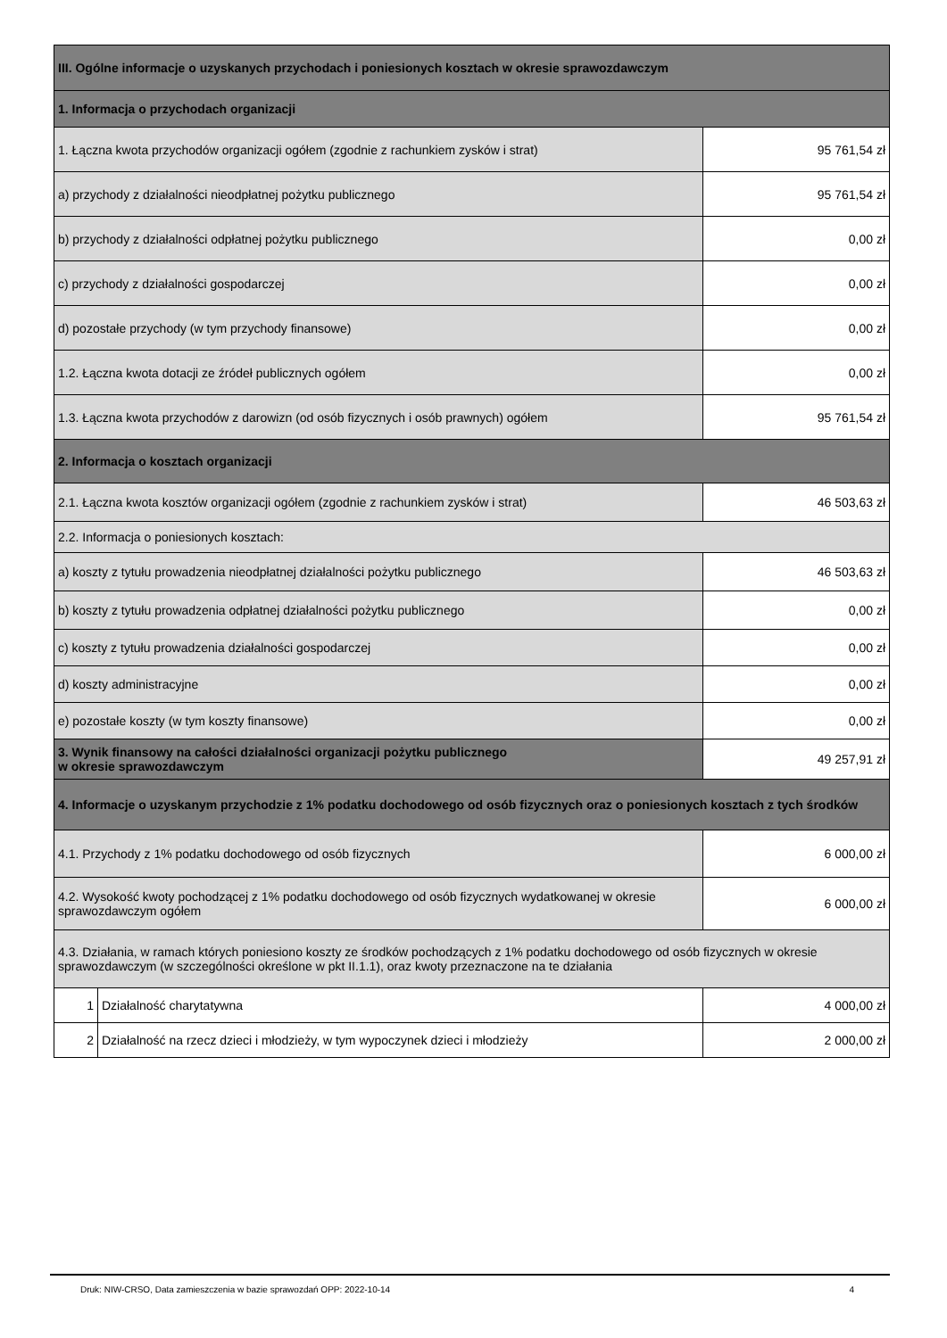| III. Ogólne informacje o uzyskanych przychodach i poniesionych kosztach w okresie sprawozdawczym | | |
| 1. Informacja o przychodach organizacji | | |
| 1. Łączna kwota przychodów organizacji ogółem (zgodnie z rachunkiem zysków i strat) | | 95 761,54 zł |
| a) przychody z działalności nieodpłatnej pożytku publicznego | | 95 761,54 zł |
| b) przychody z działalności odpłatnej pożytku publicznego | | 0,00 zł |
| c) przychody z działalności gospodarczej | | 0,00 zł |
| d) pozostałe przychody (w tym przychody finansowe) | | 0,00 zł |
| 1.2. Łączna kwota dotacji ze źródeł publicznych ogółem | | 0,00 zł |
| 1.3. Łączna kwota przychodów z darowizn (od osób fizycznych i osób prawnych) ogółem | | 95 761,54 zł |
| 2. Informacja o kosztach organizacji | | |
| 2.1. Łączna kwota kosztów organizacji ogółem (zgodnie z rachunkiem zysków i strat) | | 46 503,63 zł |
| 2.2. Informacja o poniesionych kosztach: | | |
| a) koszty z tytułu prowadzenia nieodpłatnej działalności pożytku publicznego | | 46 503,63 zł |
| b) koszty z tytułu prowadzenia odpłatnej działalności pożytku publicznego | | 0,00 zł |
| c) koszty z tytułu prowadzenia działalności gospodarczej | | 0,00 zł |
| d) koszty administracyjne | | 0,00 zł |
| e) pozostałe koszty (w tym koszty finansowe) | | 0,00 zł |
| 3. Wynik finansowy na całości działalności organizacji pożytku publicznego w okresie sprawozdawczym | | 49 257,91 zł |
| 4. Informacje o uzyskanym przychodzie z 1% podatku dochodowego od osób fizycznych oraz o poniesionych kosztach z tych środków | | |
| 4.1. Przychody z 1% podatku dochodowego od osób fizycznych | | 6 000,00 zł |
| 4.2. Wysokość kwoty pochodzącej z 1% podatku dochodowego od osób fizycznych wydatkowanej w okresie sprawozdawczym ogółem | | 6 000,00 zł |
| 4.3. Działania, w ramach których poniesiono koszty ze środków pochodzących z 1% podatku dochodowego od osób fizycznych w okresie sprawozdawczym (w szczególności określone w pkt II.1.1), oraz kwoty przeznaczone na te działania | | |
| 1 | Działalność charytatywna | 4 000,00 zł |
| 2 | Działalność na rzecz dzieci i młodzieży, w tym wypoczynek dzieci i młodzieży | 2 000,00 zł |
Druk: NIW-CRSO, Data zamieszczenia w bazie sprawozdań OPP: 2022-10-14 4